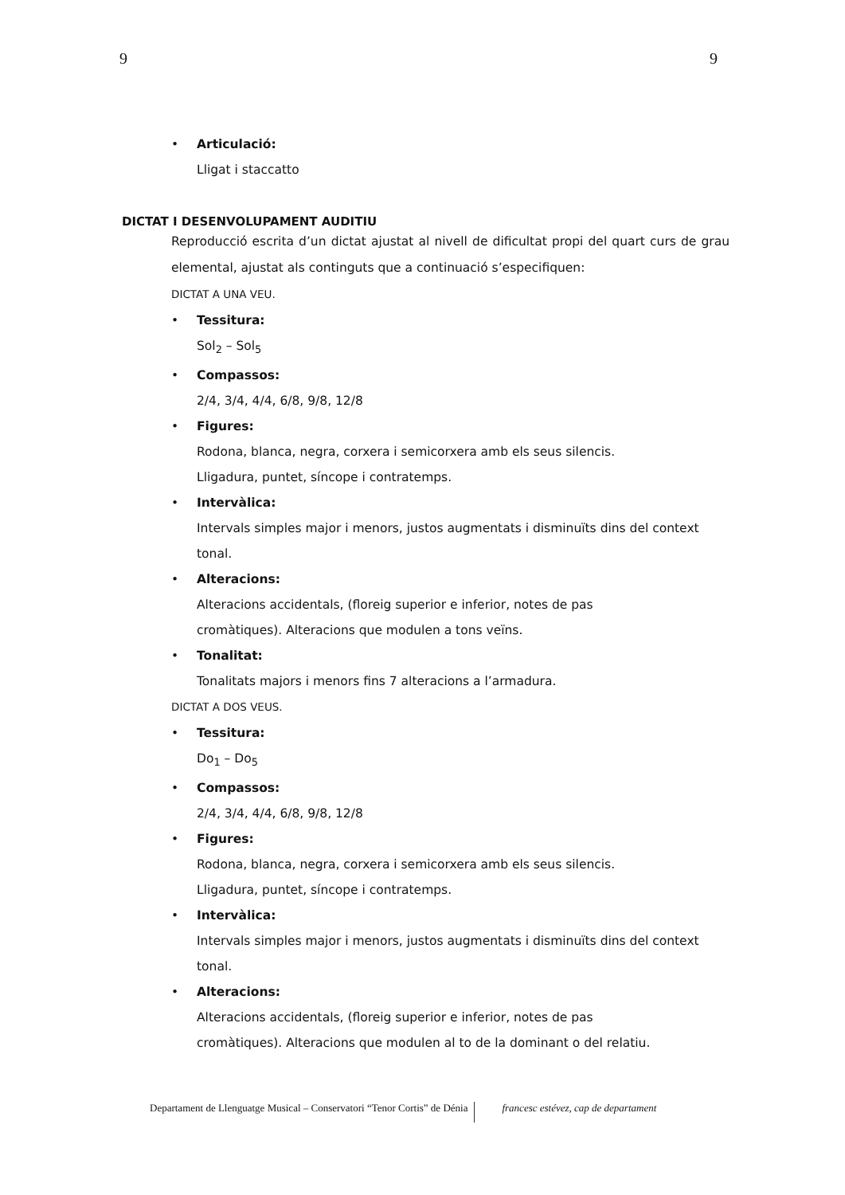9 9
• Articulació:
Lligat i staccatto
DICTAT I DESENVOLUPAMENT AUDITIU
Reproducció escrita d’un dictat ajustat al nivell de dificultat propi del quart curs de grau elemental, ajustat als continguts que a continuació s’especifiquen:
DICTAT A UNA VEU.
• Tessitura:
Sol<sub>2</sub> – Sol<sub>5</sub>
• Compassos:
2/4, 3/4, 4/4, 6/8, 9/8, 12/8
• Figures:
Rodona, blanca, negra, corxera i semicorxera amb els seus silencis.
Lligadura, puntet, síncope i contratemps.
• Intervàlica:
Intervals simples major i menors, justos augmentats i disminuïts dins del context tonal.
• Alteracions:
Alteracions accidentals, (floreig superior e inferior, notes de pas
cromàtiques). Alteracions que modulen a tons veïns.
• Tonalitat:
Tonalitats majors i menors fins 7 alteracions a l’armadura.
DICTAT A DOS VEUS.
• Tessitura:
Do<sub>1</sub> – Do<sub>5</sub>
• Compassos:
2/4, 3/4, 4/4, 6/8, 9/8, 12/8
• Figures:
Rodona, blanca, negra, corxera i semicorxera amb els seus silencis.
Lligadura, puntet, síncope i contratemps.
• Intervàlica:
Intervals simples major i menors, justos augmentats i disminuïts dins del context tonal.
• Alteracions:
Alteracions accidentals, (floreig superior e inferior, notes de pas
cromàtiques). Alteracions que modulen al to de la dominant o del relatiu.
Departament de Llenguatge Musical – Conservatori “Tenor Cortis” de Dénia
francesc estévez, cap de departament